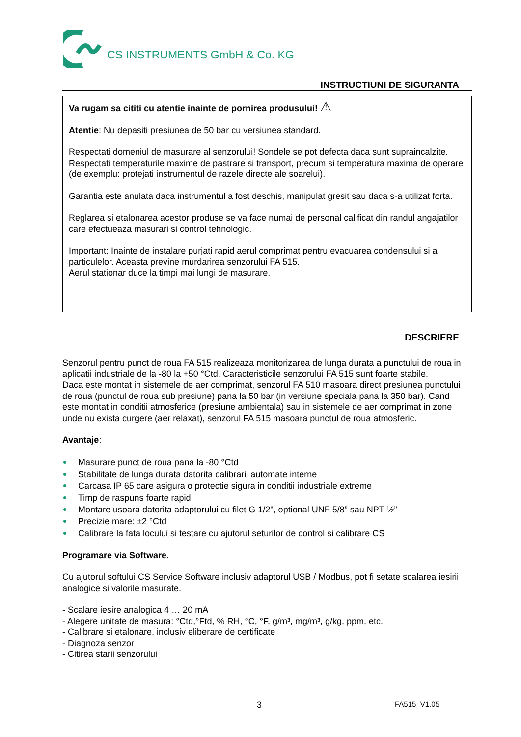CS INSTRUMENTS GmbH & Co. KG
INSTRUCTIUNI DE SIGURANTA
Va rugam sa cititi cu atentie inainte de pornirea produsului! ⚠
Atentie: Nu depasiti presiunea de 50 bar cu versiunea standard.
Respectati domeniul de masurare al senzorului! Sondele se pot defecta daca sunt supraincalzite. Respectati temperaturile maxime de pastrare si transport, precum si temperatura maxima de operare (de exemplu: protejati instrumentul de razele directe ale soarelui).
Garantia este anulata daca instrumentul a fost deschis, manipulat gresit sau daca s-a utilizat forta.
Reglarea si etalonarea acestor produse se va face numai de personal calificat din randul angajatilor care efectueaza masurari si control tehnologic.
Important: Inainte de instalare purjati rapid aerul comprimat pentru evacuarea condensului si a particulelor. Aceasta previne murdarirea senzorului FA 515.
Aerul stationar duce la timpi mai lungi de masurare.
DESCRIERE
Senzorul pentru punct de roua FA 515 realizeaza monitorizarea de lunga durata a punctului de roua in aplicatii industriale de la -80 la +50 °Ctd. Caracteristicile senzorului FA 515 sunt foarte stabile.
Daca este montat in sistemele de aer comprimat, senzorul FA 510 masoara direct presiunea punctului de roua (punctul de roua sub presiune) pana la 50 bar (in versiune speciala pana la 350 bar). Cand este montat in conditii atmosferice (presiune ambientala) sau in sistemele de aer comprimat in zone unde nu exista curgere (aer relaxat), senzorul FA 515 masoara punctul de roua atmosferic.
Avantaje:
Masurare punct de roua pana la -80 °Ctd
Stabilitate de lunga durata datorita calibrarii automate interne
Carcasa IP 65 care asigura o protectie sigura in conditii industriale extreme
Timp de raspuns foarte rapid
Montare usoara datorita adaptorului cu filet G 1/2", optional UNF 5/8” sau NPT ½”
Precizie mare: ±2 °Ctd
Calibrare la fata locului si testare cu ajutorul seturilor de control si calibrare CS
Programare via Software.
Cu ajutorul softului CS Service Software inclusiv adaptorul USB / Modbus, pot fi setate scalarea iesirii analogice si valorile masurate.
- Scalare iesire analogica 4 … 20 mA
- Alegere unitate de masura: °Ctd,°Ftd, % RH, °C, °F, g/m³, mg/m³, g/kg, ppm, etc.
- Calibrare si etalonare, inclusiv eliberare de certificate
- Diagnoza senzor
- Citirea starii senzorului
3 FA515_V1.05